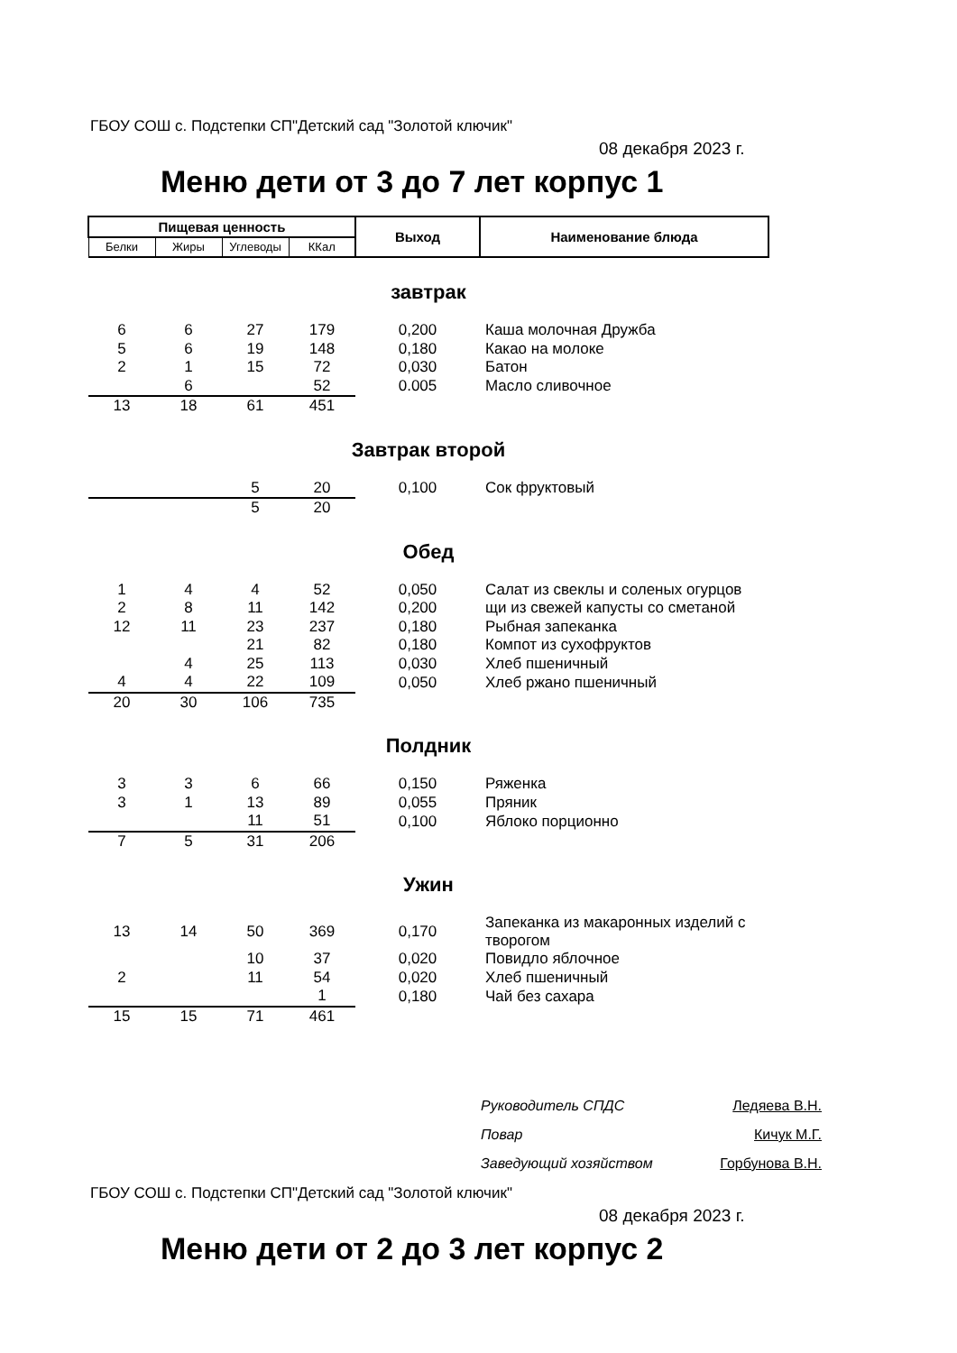ГБОУ СОШ с. Подстепки СП"Детский сад "Золотой ключик"
08 декабря 2023 г.
Меню дети от 3 до 7 лет корпус 1
| Пищевая ценность | | | | Выход | Наименование блюда |
| Белки | Жиры | Углеводы | ККал | | |
| завтрак | | | | | |
| 6 | 6 | 27 | 179 | 0,200 | Каша молочная Дружба |
| 5 | 6 | 19 | 148 | 0,180 | Какао на молоке |
| 2 | 1 | 15 | 72 | 0,030 | Батон |
| | 6 | | 52 | 0.005 | Масло сливочное |
| 13 | 18 | 61 | 451 | | |
| Завтрак второй | | | | | |
| | | 5 | 20 | 0,100 | Сок фруктовый |
| | | 5 | 20 | | |
| Обед | | | | | |
| 1 | 4 | 4 | 52 | 0,050 | Салат из свеклы и соленых огурцов |
| 2 | 8 | 11 | 142 | 0,200 | щи из свежей капусты со сметаной |
| 12 | 11 | 23 | 237 | 0,180 | Рыбная запеканка |
| | | 21 | 82 | 0,180 | Компот из сухофруктов |
| | 4 | 25 | 113 | 0,030 | Хлеб пшеничный |
| 4 | 4 | 22 | 109 | 0,050 | Хлеб ржано пшеничный |
| 20 | 30 | 106 | 735 | | |
| Полдник | | | | | |
| 3 | 3 | 6 | 66 | 0,150 | Ряженка |
| 3 | 1 | 13 | 89 | 0,055 | Пряник |
| | | 11 | 51 | 0,100 | Яблоко порционно |
| 7 | 5 | 31 | 206 | | |
| Ужин | | | | | |
| 13 | 14 | 50 | 369 | 0,170 | Запеканка из макаронных изделий с творогом |
| | | 10 | 37 | 0,020 | Повидло яблочное |
| 2 | | 11 | 54 | 0,020 | Хлеб пшеничный |
| | | | 1 | 0,180 | Чай без сахара |
| 15 | 15 | 71 | 461 | | |
Руководитель СПДС Ледяева В.Н.
Повар Кичук М.Г.
Заведующий хозяйством Горбунова В.Н.
ГБОУ СОШ с. Подстепки СП"Детский сад "Золотой ключик"
08 декабря 2023 г.
Меню дети от 2 до 3 лет корпус 2